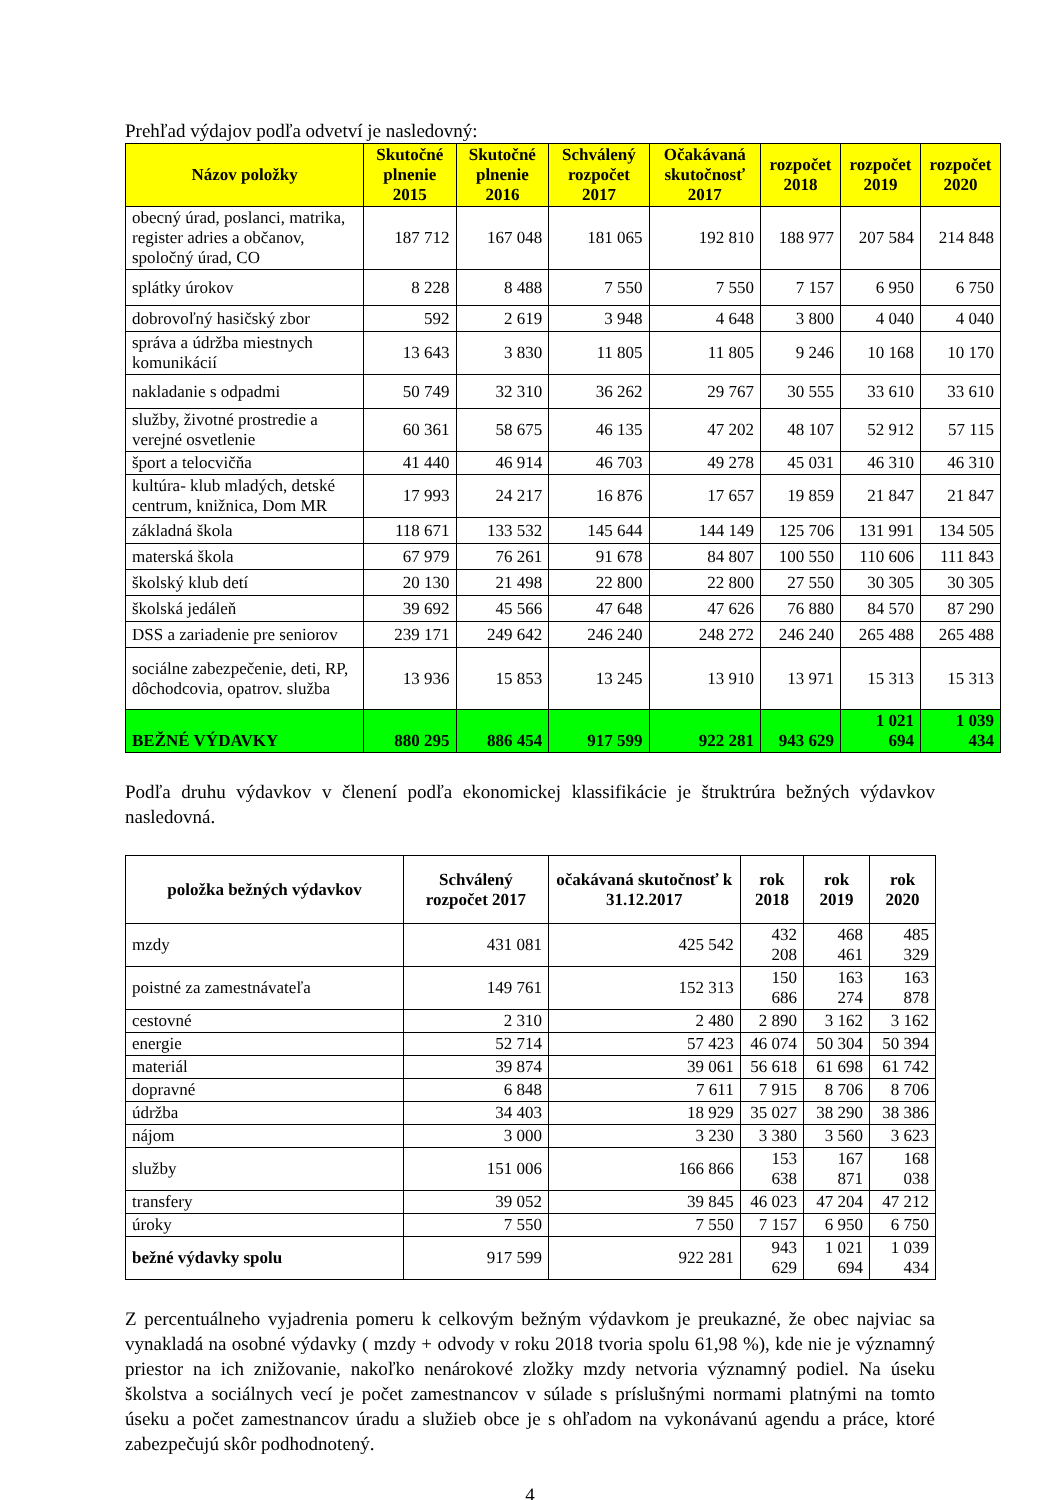Prehľad výdajov podľa odvetví je nasledovný:
| Názov položky | Skutočné plnenie 2015 | Skutočné plnenie 2016 | Schválený rozpočet 2017 | Očakávaná skutočnosť 2017 | rozpočet 2018 | rozpočet 2019 | rozpočet 2020 |
| --- | --- | --- | --- | --- | --- | --- | --- |
| obecný úrad, poslanci, matrika, register adries a občanov, spoločný úrad, CO | 187 712 | 167 048 | 181 065 | 192 810 | 188 977 | 207 584 | 214 848 |
| splátky úrokov | 8 228 | 8 488 | 7 550 | 7 550 | 7 157 | 6 950 | 6 750 |
| dobrovoľný hasičský zbor | 592 | 2 619 | 3 948 | 4 648 | 3 800 | 4 040 | 4 040 |
| správa a údržba miestnych komunikácií | 13 643 | 3 830 | 11 805 | 11 805 | 9 246 | 10 168 | 10 170 |
| nakladanie s odpadmi | 50 749 | 32 310 | 36 262 | 29 767 | 30 555 | 33 610 | 33 610 |
| služby, životné prostredie a verejné osvetlenie | 60 361 | 58 675 | 46 135 | 47 202 | 48 107 | 52 912 | 57 115 |
| šport a telocvičňa | 41 440 | 46 914 | 46 703 | 49 278 | 45 031 | 46 310 | 46 310 |
| kultúra- klub mladých, detské centrum, knižnica, Dom MR | 17 993 | 24 217 | 16 876 | 17 657 | 19 859 | 21 847 | 21 847 |
| základná škola | 118 671 | 133 532 | 145 644 | 144 149 | 125 706 | 131 991 | 134 505 |
| materská škola | 67 979 | 76 261 | 91 678 | 84 807 | 100 550 | 110 606 | 111 843 |
| školský klub detí | 20 130 | 21 498 | 22 800 | 22 800 | 27 550 | 30 305 | 30 305 |
| školská jedáleň | 39 692 | 45 566 | 47 648 | 47 626 | 76 880 | 84 570 | 87 290 |
| DSS a zariadenie pre seniorov | 239 171 | 249 642 | 246 240 | 248 272 | 246 240 | 265 488 | 265 488 |
| sociálne zabezpečenie, deti, RP, dôchodcovia, opatrov. služba | 13 936 | 15 853 | 13 245 | 13 910 | 13 971 | 15 313 | 15 313 |
| BEŽNÉ VÝDAVKY | 880 295 | 886 454 | 917 599 | 922 281 | 943 629 | 1 021 694 | 1 039 434 |
Podľa druhu výdavkov v členení podľa ekonomickej klassifikácie je štruktrúra bežných výdavkov nasledovná.
| položka bežných výdavkov | Schválený rozpočet 2017 | očakávaná skutočnosť k 31.12.2017 | rok 2018 | rok 2019 | rok 2020 |
| --- | --- | --- | --- | --- | --- |
| mzdy | 431 081 | 425 542 | 432 208 | 468 461 | 485 329 |
| poistné za zamestnávateľa | 149 761 | 152 313 | 150 686 | 163 274 | 163 878 |
| cestovné | 2 310 | 2 480 | 2 890 | 3 162 | 3 162 |
| energie | 52 714 | 57 423 | 46 074 | 50 304 | 50 394 |
| materiál | 39 874 | 39 061 | 56 618 | 61 698 | 61 742 |
| dopravné | 6 848 | 7 611 | 7 915 | 8 706 | 8 706 |
| údržba | 34 403 | 18 929 | 35 027 | 38 290 | 38 386 |
| nájom | 3 000 | 3 230 | 3 380 | 3 560 | 3 623 |
| služby | 151 006 | 166 866 | 153 638 | 167 871 | 168 038 |
| transfery | 39 052 | 39 845 | 46 023 | 47 204 | 47 212 |
| úroky | 7 550 | 7 550 | 7 157 | 6 950 | 6 750 |
| bežné výdavky spolu | 917 599 | 922 281 | 943 629 | 1 021 694 | 1 039 434 |
Z percentuálneho vyjadrenia pomeru k celkovým bežným výdavkom je preukazné, že obec najviac sa vynakladá na osobné výdavky ( mzdy + odvody v roku 2018 tvoria spolu 61,98 %), kde nie je významný priestor na ich znižovanie, nakoľko nenárokové zložky mzdy netvoria významný podiel. Na úseku školstva a sociálnych vecí je počet zamestnancov v súlade s príslušnými normami platnými na tomto úseku a počet zamestnancov úradu a služieb obce je s ohľadom na vykonávanú agendu a práce, ktoré zabezpečujú skôr podhodnotený.
4